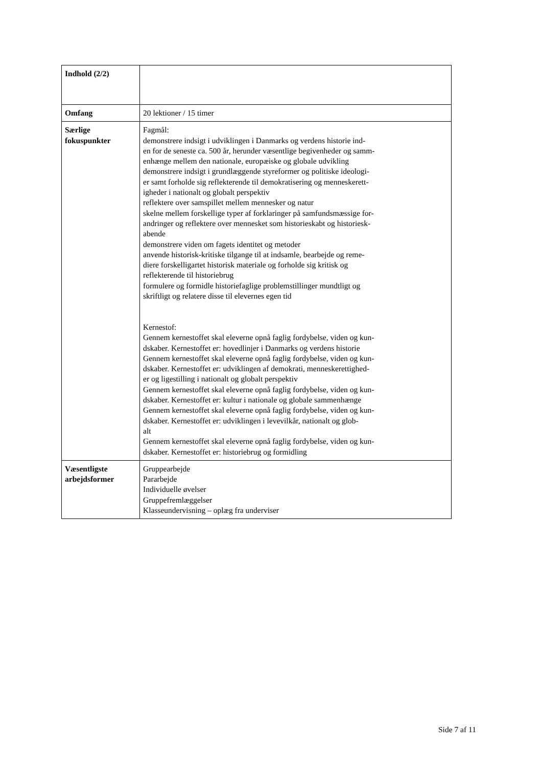| Indhold (2/2) | |
| Omfang | 20 lektioner / 15 timer |
| Særlige fokuspunkter | Fagmål: demonstrere indsigt i udviklingen i Danmarks og verdens historie ind- en for de seneste ca. 500 år, herunder væsentlige begivenheder og samm- enhænge mellem den nationale, europæiske og globale udvikling demonstrere indsigt i grundlæggende styreformer og politiske ideologi- er samt forholde sig reflekterende til demokratisering og menneskerett- igheder i nationalt og globalt perspektiv reflektere over samspillet mellem mennesker og natur skelne mellem forskellige typer af forklaringer på samfundsmæssige for- andringer og reflektere over mennesket som historieskabt og historiesk- abende demonstrere viden om fagets identitet og metoder anvende historisk-kritiske tilgange til at indsamle, bearbejde og reme- diere forskelligartet historisk materiale og forholde sig kritisk og reflekterende til historiebrug formulere og formidle historiefaglige problemstillinger mundtligt og skriftligt og relatere disse til elevernes egen tid Kernestof: Gennem kernestoffet skal eleverne opnå faglig fordybelse, viden og kun- dskaber. Kernestoffet er: hovedlinjer i Danmarks og verdens historie Gennem kernestoffet skal eleverne opnå faglig fordybelse, viden og kun- dskaber. Kernestoffet er: udviklingen af demokrati, menneskerettighed- er og ligestilling i nationalt og globalt perspektiv Gennem kernestoffet skal eleverne opnå faglig fordybelse, viden og kun- dskaber. Kernestoffet er: kultur i nationale og globale sammenhænge Gennem kernestoffet skal eleverne opnå faglig fordybelse, viden og kun- dskaber. Kernestoffet er: udviklingen i levevilkår, nationalt og glob- alt Gennem kernestoffet skal eleverne opnå faglig fordybelse, viden og kun- dskaber. Kernestoffet er: historiebrug og formidling |
| Væsentligste arbejdsformer | Gruppearbejde Pararbejde Individuelle øvelser Gruppefremlæggelser Klasseundervisning – oplæg fra underviser |
Side 7 af 11